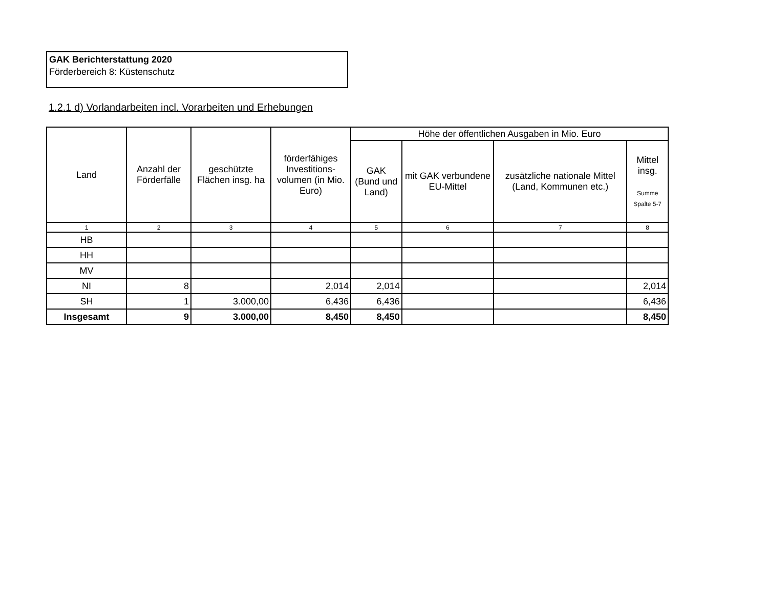GAK Berichterstattung 2020
Förderbereich 8: Küstenschutz
1.2.1 d) Vorlandarbeiten incl. Vorarbeiten und Erhebungen
| Land | Anzahl der Förderfälle | geschützte Flächen insg. ha | förderfähiges Investitions-volumen (in Mio. Euro) | Höhe der öffentlichen Ausgaben in Mio. Euro | | | |
| --- | --- | --- | --- | --- | --- | --- | --- |
| | | | | GAK (Bund und Land) | mit GAK verbundene EU-Mittel | zusätzliche nationale Mittel (Land, Kommunen etc.) | Mittel insg. Summe Spalte 5-7 |
| 1 | 2 | 3 | 4 | 5 | 6 | 7 | 8 |
| HB | | | | | | | |
| HH | | | | | | | |
| MV | | | | | | | |
| NI | 8 | | 2,014 | 2,014 | | | 2,014 |
| SH | 1 | 3.000,00 | 6,436 | 6,436 | | | 6,436 |
| Insgesamt | 9 | 3.000,00 | 8,450 | 8,450 | | | 8,450 |